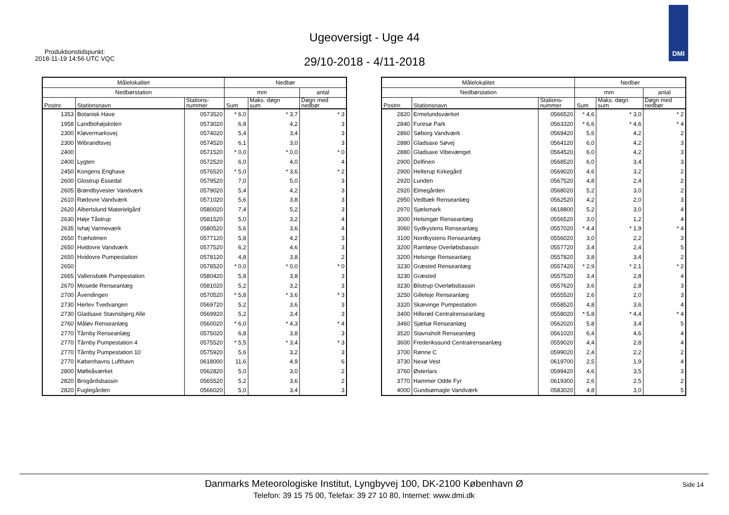Produktionstidspunkt:
2018-11-19 14:56 UTC VQC
Ugeoversigt - Uge 44
29/10-2018 - 4/11-2018
DMI
| Målelokalitet | | | Nedbør | | |
| --- | --- | --- | --- | --- | --- |
| Nedbørstation | | | mm | | antal |
| Postnr. | Stationsnavn | Stations- nummer | Sum | Maks. døgn sum | Døgn med nedbør |
| 1353 | Botanisk Have | 0573520 | * 6,0 | * 3,7 | * 3 |
| 1958 | Landbohøjskolen | 0573020 | 6,8 | 4,2 | 3 |
| 2300 | Kløvermarksvej | 0574020 | 5,4 | 3,4 | 3 |
| 2300 | Wibrandtsvej | 0574520 | 6,1 | 3,0 | 3 |
| 2400 | | 0571520 | * 0,0 | * 0,0 | * 0 |
| 2400 | Lygten | 0572520 | 6,0 | 4,0 | 4 |
| 2450 | Kongens Enghave | 0576520 | * 5,0 | * 3,6 | * 2 |
| 2600 | Glostrup Essedal | 0579520 | 7,0 | 5,0 | 3 |
| 2605 | Brøndbyvester Vandværk | 0579020 | 5,4 | 4,2 | 3 |
| 2610 | Rødovre Vandværk | 0571020 | 5,6 | 3,8 | 3 |
| 2620 | Albertslund Materielgård | 0580020 | 7,4 | 5,2 | 3 |
| 2630 | Høje Tåstrup | 0581520 | 5,0 | 3,2 | 4 |
| 2635 | Ishøj Varmeværk | 0580520 | 5,6 | 3,6 | 4 |
| 2650 | Træholmen | 0577120 | 5,8 | 4,2 | 3 |
| 2650 | Hvidovre Vandværk | 0577520 | 6,2 | 4,6 | 3 |
| 2650 | Hvidovre Pumpestation | 0578120 | 4,8 | 3,8 | 2 |
| 2650 | | 0578520 | * 0,0 | * 0,0 | * 0 |
| 2665 | Vallensbæk Pumpestation | 0580420 | 5,8 | 3,8 | 3 |
| 2670 | Mosede Renseanlæg | 0581020 | 5,2 | 3,2 | 3 |
| 2700 | Åvendingen | 0570520 | * 5,8 | * 3,6 | * 3 |
| 2730 | Herlev Tvedvangen | 0569720 | 5,2 | 3,6 | 3 |
| 2730 | Gladsaxe Stavnsbjerg Alle | 0569920 | 5,2 | 3,4 | 3 |
| 2760 | Måløv Renseanlæg | 0560020 | * 6,0 | * 4,3 | * 4 |
| 2770 | Tårnby Renseanlæg | 0575020 | 6,8 | 3,8 | 3 |
| 2770 | Tårnby Pumpestation 4 | 0575520 | * 5,5 | * 3,4 | * 3 |
| 2770 | Tårnby Pumpestation 10 | 0575920 | 5,6 | 3,2 | 3 |
| 2770 | Københavns Lufthavn | 0618000 | 11,6 | 4,9 | 6 |
| 2800 | Mølleåværket | 0562820 | 5,0 | 3,0 | 2 |
| 2820 | Brogårdsbassin | 0565520 | 5,2 | 3,6 | 2 |
| 2820 | Fuglegården | 0566020 | 5,0 | 3,4 | 3 |
| Målelokalitet | | | Nedbør | | |
| --- | --- | --- | --- | --- | --- |
| Nedbørstation | | | mm | | antal |
| Postnr. | Stationsnavn | Stations- nummer | Sum | Maks. døgn sum | Døgn med nedbør |
| 2820 | Ermelundsværket | 0566520 | * 4,6 | * 3,0 | * 2 |
| 2840 | Furesø Park | 0563320 | * 6,6 | * 4,6 | * 4 |
| 2860 | Søborg Vandværk | 0569420 | 5,6 | 4,2 | 2 |
| 2880 | Gladsaxe Søvej | 0564120 | 6,0 | 4,2 | 3 |
| 2880 | Gladsaxe Vibevænget | 0564520 | 6,0 | 4,2 | 3 |
| 2900 | Delfinen | 0568520 | 6,0 | 3,4 | 3 |
| 2900 | Hellerup Kirkegård | 0569020 | 4,6 | 3,2 | 2 |
| 2920 | Lunden | 0567520 | 4,8 | 2,4 | 2 |
| 2920 | Elmegården | 0568020 | 5,2 | 3,0 | 2 |
| 2950 | Vedbæk Renseanlæg | 0562520 | 4,2 | 2,0 | 3 |
| 2970 | Sjælsmark | 0618800 | 5,2 | 3,0 | 4 |
| 3000 | Helsingør Renseanlæg | 0556520 | 3,0 | 1,2 | 4 |
| 3060 | Sydkystens Renseanlæg | 0557020 | * 4,4 | * 1,9 | * 4 |
| 3100 | Nordkystens Renseanlæg | 0556020 | 3,0 | 2,2 | 3 |
| 3200 | Ramløse Overløbsbassin | 0557720 | 3,4 | 2,4 | 5 |
| 3200 | Helsinge Renseanlæg | 0557820 | 3,8 | 3,4 | 2 |
| 3230 | Græsted Renseanlæg | 0557420 | * 2,9 | * 2,1 | * 2 |
| 3230 | Græsted | 0557520 | 3,4 | 2,8 | 4 |
| 3230 | Blistrup Overløbsbassin | 0557620 | 3,6 | 2,8 | 3 |
| 3250 | Gilleleje Renseanlæg | 0555520 | 2,6 | 2,0 | 3 |
| 3320 | Skævinge Pumpestation | 0558520 | 4,8 | 3,6 | 4 |
| 3400 | Hillerød Centralrenseanlæg | 0558020 | * 5,8 | * 4,4 | * 4 |
| 3460 | Sjælsø Renseanlæg | 0562020 | 5,8 | 3,4 | 5 |
| 3520 | Stavnsholt Renseanlæg | 0561020 | 6,4 | 4,6 | 4 |
| 3600 | Frederikssund Centralrenseanlæg | 0559020 | 4,4 | 2,8 | 4 |
| 3700 | Rønne C | 0599020 | 2,4 | 2,2 | 2 |
| 3730 | Nexø Vest | 0619700 | 2,5 | 1,9 | 4 |
| 3760 | Østerlars | 0599420 | 4,6 | 3,5 | 3 |
| 3770 | Hammer Odde Fyr | 0619300 | 2,6 | 2,5 | 2 |
| 4000 | Gundsømagle Vandværk | 0583020 | 4,8 | 3,0 | 5 |
Danmarks Meteorologiske Institut, Lyngbyvej 100, DK-2100 København Ø
Telefon: 39 15 75 00, Telefax: 39 27 10 80, Internet: www.dmi.dk
Side 14